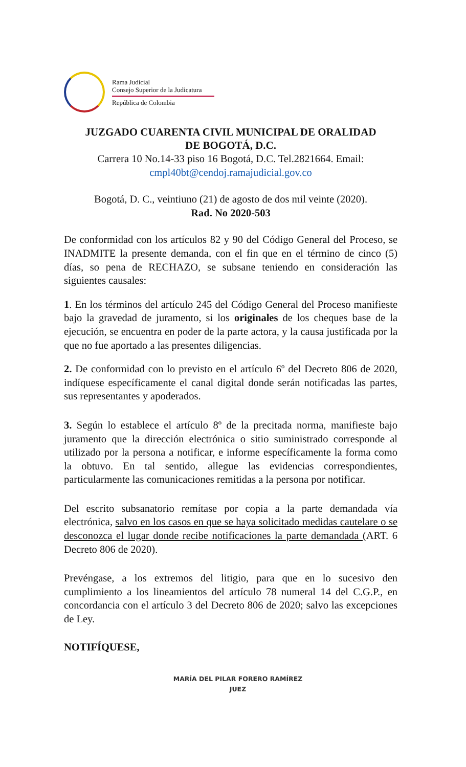Rama Judicial
Consejo Superior de la Judicatura
República de Colombia
JUZGADO CUARENTA CIVIL MUNICIPAL DE ORALIDAD
DE BOGOTÁ, D.C.
Carrera 10 No.14-33 piso 16 Bogotá, D.C. Tel.2821664. Email:
cmpl40bt@cendoj.ramajudicial.gov.co
Bogotá, D. C., veintiuno (21) de agosto de dos mil veinte (2020).
Rad. No 2020-503
De conformidad con los artículos 82 y 90 del Código General del Proceso, se INADMITE la presente demanda, con el fin que en el término de cinco (5) días, so pena de RECHAZO, se subsane teniendo en consideración las siguientes causales:
1. En los términos del artículo 245 del Código General del Proceso manifieste bajo la gravedad de juramento, si los originales de los cheques base de la ejecución, se encuentra en poder de la parte actora, y la causa justificada por la que no fue aportado a las presentes diligencias.
2. De conformidad con lo previsto en el artículo 6º del Decreto 806 de 2020, indíquese específicamente el canal digital donde serán notificadas las partes, sus representantes y apoderados.
3. Según lo establece el artículo 8º de la precitada norma, manifieste bajo juramento que la dirección electrónica o sitio suministrado corresponde al utilizado por la persona a notificar, e informe específicamente la forma como la obtuvo. En tal sentido, allegue las evidencias correspondientes, particularmente las comunicaciones remitidas a la persona por notificar.
Del escrito subsanatorio remítase por copia a la parte demandada vía electrónica, salvo en los casos en que se haya solicitado medidas cautelare o se desconozca el lugar donde recibe notificaciones la parte demandada (ART. 6 Decreto 806 de 2020).
Prevéngase, a los extremos del litigio, para que en lo sucesivo den cumplimiento a los lineamientos del artículo 78 numeral 14 del C.G.P., en concordancia con el artículo 3 del Decreto 806 de 2020; salvo las excepciones de Ley.
NOTIFÍQUESE,
MARÍA DEL PILAR FORERO RAMÍREZ
JUEZ